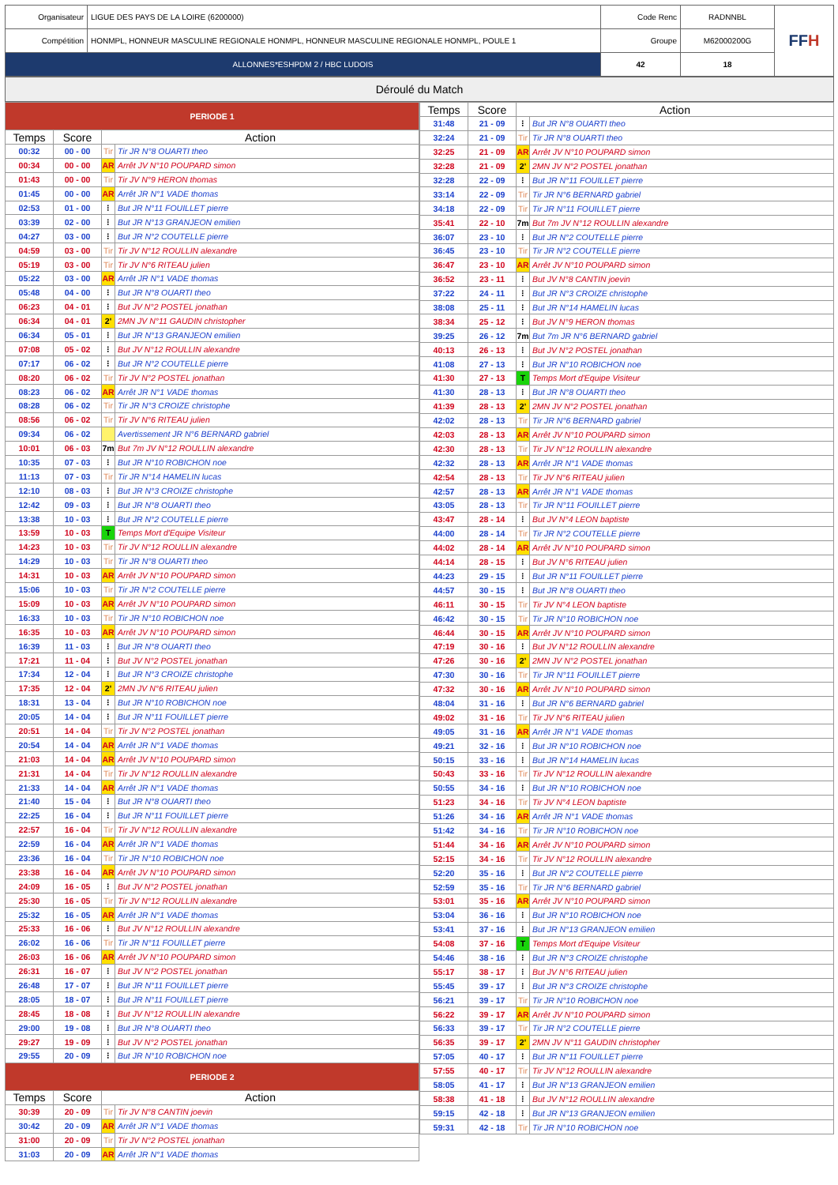| Organisateur | LIGUE DES PAYS DE LA LOIRE (6200000) | Code Renc | RADNNBL | FF H |
| Compétition | HONMPL, HONNEUR MASCULINE REGIONALE HONMPL, HONNEUR MASCULINE REGIONALE HONMPL, POULE 1 | Groupe | M62000200G | |
| ALLONNES*ESHPDM 2 / HBC LUDOIS | | 42 | 18 | |
Déroulé du Match
| PERIODE 1 | | | |
| Temps | Score | Action | |
| 00:32 | 00 - 00 | Tir | Tir JR N°8 OUARTI theo |
| 00:34 | 00 - 00 | AR | Arrêt JV N°10 POUPARD simon |
| 01:43 | 00 - 00 | Tir | Tir JV N°9 HERON thomas |
| 01:45 | 00 - 00 | AR | Arrêt JR N°1 VADE thomas |
| 02:53 | 01 - 00 | ⁝ | But JR N°11 FOUILLET pierre |
| 03:39 | 02 - 00 | ⁝ | But JR N°13 GRANJEON emilien |
| 04:27 | 03 - 00 | ⁝ | But JR N°2 COUTELLE pierre |
| 04:59 | 03 - 00 | Tir | Tir JV N°12 ROULLIN alexandre |
| 05:19 | 03 - 00 | Tir | Tir JV N°6 RITEAU julien |
| 05:22 | 03 - 00 | AR | Arrêt JR N°1 VADE thomas |
| 05:48 | 04 - 00 | ⁝ | But JR N°8 OUARTI theo |
| 06:23 | 04 - 01 | ⁝ | But JV N°2 POSTEL jonathan |
| 06:34 | 04 - 01 | 2' | 2MN JV N°11 GAUDIN christopher |
| 06:34 | 05 - 01 | ⁝ | But JR N°13 GRANJEON emilien |
| 07:08 | 05 - 02 | ⁝ | But JV N°12 ROULLIN alexandre |
| 07:17 | 06 - 02 | ⁝ | But JR N°2 COUTELLE pierre |
| 08:20 | 06 - 02 | Tir | Tir JV N°2 POSTEL jonathan |
| 08:23 | 06 - 02 | AR | Arrêt JR N°1 VADE thomas |
| 08:28 | 06 - 02 | Tir | Tir JR N°3 CROIZE christophe |
| 08:56 | 06 - 02 | Tir | Tir JV N°6 RITEAU julien |
| 09:34 | 06 - 02 | | Avertissement JR N°6 BERNARD gabriel |
| 10:01 | 06 - 03 | 7m | But 7m JV N°12 ROULLIN alexandre |
| 10:35 | 07 - 03 | ⁝ | But JR N°10 ROBICHON noe |
| 11:13 | 07 - 03 | Tir | Tir JR N°14 HAMELIN lucas |
| 12:10 | 08 - 03 | ⁝ | But JR N°3 CROIZE christophe |
| 12:42 | 09 - 03 | ⁝ | But JR N°8 OUARTI theo |
| 13:38 | 10 - 03 | ⁝ | But JR N°2 COUTELLE pierre |
| 13:59 | 10 - 03 | T | Temps Mort d'Equipe Visiteur |
| 14:23 | 10 - 03 | Tir | Tir JV N°12 ROULLIN alexandre |
| 14:29 | 10 - 03 | Tir | Tir JR N°8 OUARTI theo |
| 14:31 | 10 - 03 | AR | Arrêt JV N°10 POUPARD simon |
| 15:06 | 10 - 03 | Tir | Tir JR N°2 COUTELLE pierre |
| 15:09 | 10 - 03 | AR | Arrêt JV N°10 POUPARD simon |
| 16:33 | 10 - 03 | Tir | Tir JR N°10 ROBICHON noe |
| 16:35 | 10 - 03 | AR | Arrêt JV N°10 POUPARD simon |
| 16:39 | 11 - 03 | ⁝ | But JR N°8 OUARTI theo |
| 17:21 | 11 - 04 | ⁝ | But JV N°2 POSTEL jonathan |
| 17:34 | 12 - 04 | ⁝ | But JR N°3 CROIZE christophe |
| 17:35 | 12 - 04 | 2' | 2MN JV N°6 RITEAU julien |
| 18:31 | 13 - 04 | ⁝ | But JR N°10 ROBICHON noe |
| 20:05 | 14 - 04 | ⁝ | But JR N°11 FOUILLET pierre |
| 20:51 | 14 - 04 | Tir | Tir JV N°2 POSTEL jonathan |
| 20:54 | 14 - 04 | AR | Arrêt JR N°1 VADE thomas |
| 21:03 | 14 - 04 | AR | Arrêt JV N°10 POUPARD simon |
| 21:31 | 14 - 04 | Tir | Tir JV N°12 ROULLIN alexandre |
| 21:33 | 14 - 04 | AR | Arrêt JR N°1 VADE thomas |
| 21:40 | 15 - 04 | ⁝ | But JR N°8 OUARTI theo |
| 22:25 | 16 - 04 | ⁝ | But JR N°11 FOUILLET pierre |
| 22:57 | 16 - 04 | Tir | Tir JV N°12 ROULLIN alexandre |
| 22:59 | 16 - 04 | AR | Arrêt JR N°1 VADE thomas |
| 23:36 | 16 - 04 | Tir | Tir JR N°10 ROBICHON noe |
| 23:38 | 16 - 04 | AR | Arrêt JV N°10 POUPARD simon |
| 24:09 | 16 - 05 | ⁝ | But JV N°2 POSTEL jonathan |
| 25:30 | 16 - 05 | Tir | Tir JV N°12 ROULLIN alexandre |
| 25:32 | 16 - 05 | AR | Arrêt JR N°1 VADE thomas |
| 25:33 | 16 - 06 | ⁝ | But JV N°12 ROULLIN alexandre |
| 26:02 | 16 - 06 | Tir | Tir JR N°11 FOUILLET pierre |
| 26:03 | 16 - 06 | AR | Arrêt JV N°10 POUPARD simon |
| 26:31 | 16 - 07 | ⁝ | But JV N°2 POSTEL jonathan |
| 26:48 | 17 - 07 | ⁝ | But JR N°11 FOUILLET pierre |
| 28:05 | 18 - 07 | ⁝ | But JR N°11 FOUILLET pierre |
| 28:45 | 18 - 08 | ⁝ | But JV N°12 ROULLIN alexandre |
| 29:00 | 19 - 08 | ⁝ | But JR N°8 OUARTI theo |
| 29:27 | 19 - 09 | ⁝ | But JV N°2 POSTEL jonathan |
| 29:55 | 20 - 09 | ⁝ | But JR N°10 ROBICHON noe |
| PERIODE 2 | | | |
| Temps | Score | Action | |
| 30:39 | 20 - 09 | Tir | Tir JV N°8 CANTIN joevin |
| 30:42 | 20 - 09 | AR | Arrêt JR N°1 VADE thomas |
| 31:00 | 20 - 09 | Tir | Tir JV N°2 POSTEL jonathan |
| 31:03 | 20 - 09 | AR | Arrêt JR N°1 VADE thomas |
| Temps | Score | Action | |
| --- | --- | --- | --- |
| 31:48 | 21 - 09 | ⁝ | But JR N°8 OUARTI theo |
| 32:24 | 21 - 09 | Tir | Tir JR N°8 OUARTI theo |
| 32:25 | 21 - 09 | AR | Arrêt JV N°10 POUPARD simon |
| 32:28 | 21 - 09 | 2' | 2MN JV N°2 POSTEL jonathan |
| 32:28 | 22 - 09 | ⁝ | But JR N°11 FOUILLET pierre |
| 33:14 | 22 - 09 | Tir | Tir JR N°6 BERNARD gabriel |
| 34:18 | 22 - 09 | Tir | Tir JR N°11 FOUILLET pierre |
| 35:41 | 22 - 10 | 7m | But 7m JV N°12 ROULLIN alexandre |
| 36:07 | 23 - 10 | ⁝ | But JR N°2 COUTELLE pierre |
| 36:45 | 23 - 10 | Tir | Tir JR N°2 COUTELLE pierre |
| 36:47 | 23 - 10 | AR | Arrêt JV N°10 POUPARD simon |
| 36:52 | 23 - 11 | ⁝ | But JV N°8 CANTIN joevin |
| 37:22 | 24 - 11 | ⁝ | But JR N°3 CROIZE christophe |
| 38:08 | 25 - 11 | ⁝ | But JR N°14 HAMELIN lucas |
| 38:34 | 25 - 12 | ⁝ | But JV N°9 HERON thomas |
| 39:25 | 26 - 12 | 7m | But 7m JR N°6 BERNARD gabriel |
| 40:13 | 26 - 13 | ⁝ | But JV N°2 POSTEL jonathan |
| 41:08 | 27 - 13 | ⁝ | But JR N°10 ROBICHON noe |
| 41:30 | 27 - 13 | T | Temps Mort d'Equipe Visiteur |
| 41:30 | 28 - 13 | ⁝ | But JR N°8 OUARTI theo |
| 41:39 | 28 - 13 | 2' | 2MN JV N°2 POSTEL jonathan |
| 42:02 | 28 - 13 | Tir | Tir JR N°6 BERNARD gabriel |
| 42:03 | 28 - 13 | AR | Arrêt JV N°10 POUPARD simon |
| 42:30 | 28 - 13 | Tir | Tir JV N°12 ROULLIN alexandre |
| 42:32 | 28 - 13 | AR | Arrêt JR N°1 VADE thomas |
| 42:54 | 28 - 13 | Tir | Tir JV N°6 RITEAU julien |
| 42:57 | 28 - 13 | AR | Arrêt JR N°1 VADE thomas |
| 43:05 | 28 - 13 | Tir | Tir JR N°11 FOUILLET pierre |
| 43:47 | 28 - 14 | ⁝ | But JV N°4 LEON baptiste |
| 44:00 | 28 - 14 | Tir | Tir JR N°2 COUTELLE pierre |
| 44:02 | 28 - 14 | AR | Arrêt JV N°10 POUPARD simon |
| 44:14 | 28 - 15 | ⁝ | But JV N°6 RITEAU julien |
| 44:23 | 29 - 15 | ⁝ | But JR N°11 FOUILLET pierre |
| 44:57 | 30 - 15 | ⁝ | But JR N°8 OUARTI theo |
| 46:11 | 30 - 15 | Tir | Tir JV N°4 LEON baptiste |
| 46:42 | 30 - 15 | Tir | Tir JR N°10 ROBICHON noe |
| 46:44 | 30 - 15 | AR | Arrêt JV N°10 POUPARD simon |
| 47:19 | 30 - 16 | ⁝ | But JV N°12 ROULLIN alexandre |
| 47:26 | 30 - 16 | 2' | 2MN JV N°2 POSTEL jonathan |
| 47:30 | 30 - 16 | Tir | Tir JR N°11 FOUILLET pierre |
| 47:32 | 30 - 16 | AR | Arrêt JV N°10 POUPARD simon |
| 48:04 | 31 - 16 | ⁝ | But JR N°6 BERNARD gabriel |
| 49:02 | 31 - 16 | Tir | Tir JV N°6 RITEAU julien |
| 49:05 | 31 - 16 | AR | Arrêt JR N°1 VADE thomas |
| 49:21 | 32 - 16 | ⁝ | But JR N°10 ROBICHON noe |
| 50:15 | 33 - 16 | ⁝ | But JR N°14 HAMELIN lucas |
| 50:43 | 33 - 16 | Tir | Tir JV N°12 ROULLIN alexandre |
| 50:55 | 34 - 16 | ⁝ | But JR N°10 ROBICHON noe |
| 51:23 | 34 - 16 | Tir | Tir JV N°4 LEON baptiste |
| 51:26 | 34 - 16 | AR | Arrêt JR N°1 VADE thomas |
| 51:42 | 34 - 16 | Tir | Tir JR N°10 ROBICHON noe |
| 51:44 | 34 - 16 | AR | Arrêt JV N°10 POUPARD simon |
| 52:15 | 34 - 16 | Tir | Tir JV N°12 ROULLIN alexandre |
| 52:20 | 35 - 16 | ⁝ | But JR N°2 COUTELLE pierre |
| 52:59 | 35 - 16 | Tir | Tir JR N°6 BERNARD gabriel |
| 53:01 | 35 - 16 | AR | Arrêt JV N°10 POUPARD simon |
| 53:04 | 36 - 16 | ⁝ | But JR N°10 ROBICHON noe |
| 53:41 | 37 - 16 | ⁝ | But JR N°13 GRANJEON emilien |
| 54:08 | 37 - 16 | T | Temps Mort d'Equipe Visiteur |
| 54:46 | 38 - 16 | ⁝ | But JR N°3 CROIZE christophe |
| 55:17 | 38 - 17 | ⁝ | But JV N°6 RITEAU julien |
| 55:45 | 39 - 17 | ⁝ | But JR N°3 CROIZE christophe |
| 56:21 | 39 - 17 | Tir | Tir JR N°10 ROBICHON noe |
| 56:22 | 39 - 17 | AR | Arrêt JV N°10 POUPARD simon |
| 56:33 | 39 - 17 | Tir | Tir JR N°2 COUTELLE pierre |
| 56:35 | 39 - 17 | 2' | 2MN JV N°11 GAUDIN christopher |
| 57:05 | 40 - 17 | ⁝ | But JR N°11 FOUILLET pierre |
| 57:55 | 40 - 17 | Tir | Tir JV N°12 ROULLIN alexandre |
| 58:05 | 41 - 17 | ⁝ | But JR N°13 GRANJEON emilien |
| 58:38 | 41 - 18 | ⁝ | But JV N°12 ROULLIN alexandre |
| 59:15 | 42 - 18 | ⁝ | But JR N°13 GRANJEON emilien |
| 59:31 | 42 - 18 | Tir | Tir JR N°10 ROBICHON noe |